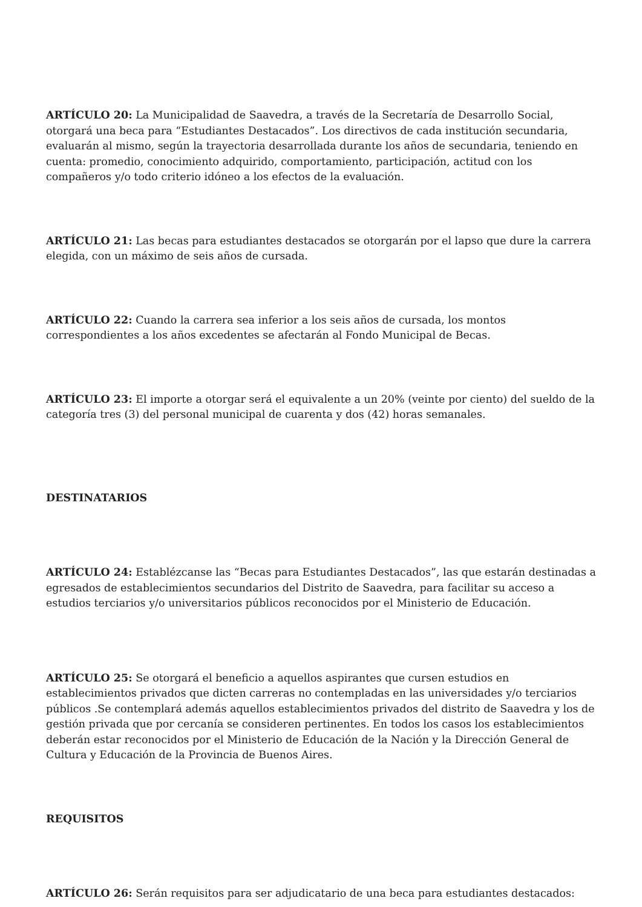ARTÍCULO 20: La Municipalidad de Saavedra, a través de la Secretaría de Desarrollo Social, otorgará una beca para “Estudiantes Destacados”. Los directivos de cada institución secundaria, evaluarán al mismo, según la trayectoria desarrollada durante los años de secundaria, teniendo en cuenta: promedio, conocimiento adquirido, comportamiento, participación, actitud con los compañeros y/o todo criterio idóneo a los efectos de la evaluación.
ARTÍCULO 21: Las becas para estudiantes destacados se otorgarán por el lapso que dure la carrera elegida, con un máximo de seis años de cursada.
ARTÍCULO 22: Cuando la carrera sea inferior a los seis años de cursada, los montos correspondientes a los años excedentes se afectarán al Fondo Municipal de Becas.
ARTÍCULO 23: El importe a otorgar será el equivalente a un 20% (veinte por ciento) del sueldo de la categoría tres (3) del personal municipal de cuarenta y dos (42) horas semanales.
DESTINATARIOS
ARTÍCULO 24: Establézcanse las “Becas para Estudiantes Destacados”, las que estarán destinadas a egresados de establecimientos secundarios del Distrito de Saavedra, para facilitar su acceso a estudios terciarios y/o universitarios públicos reconocidos por el Ministerio de Educación.
ARTÍCULO 25: Se otorgará el beneficio a aquellos aspirantes que cursen estudios en establecimientos privados que dicten carreras no contempladas en las universidades y/o terciarios públicos .Se contemplará además aquellos establecimientos privados del distrito de Saavedra y los de gestión privada que por cercanía se consideren pertinentes. En todos los casos los establecimientos deberán estar reconocidos por el Ministerio de Educación de la Nación y la Dirección General de Cultura y Educación de la Provincia de Buenos Aires.
REQUISITOS
ARTÍCULO 26: Serán requisitos para ser adjudicatario de una beca para estudiantes destacados: